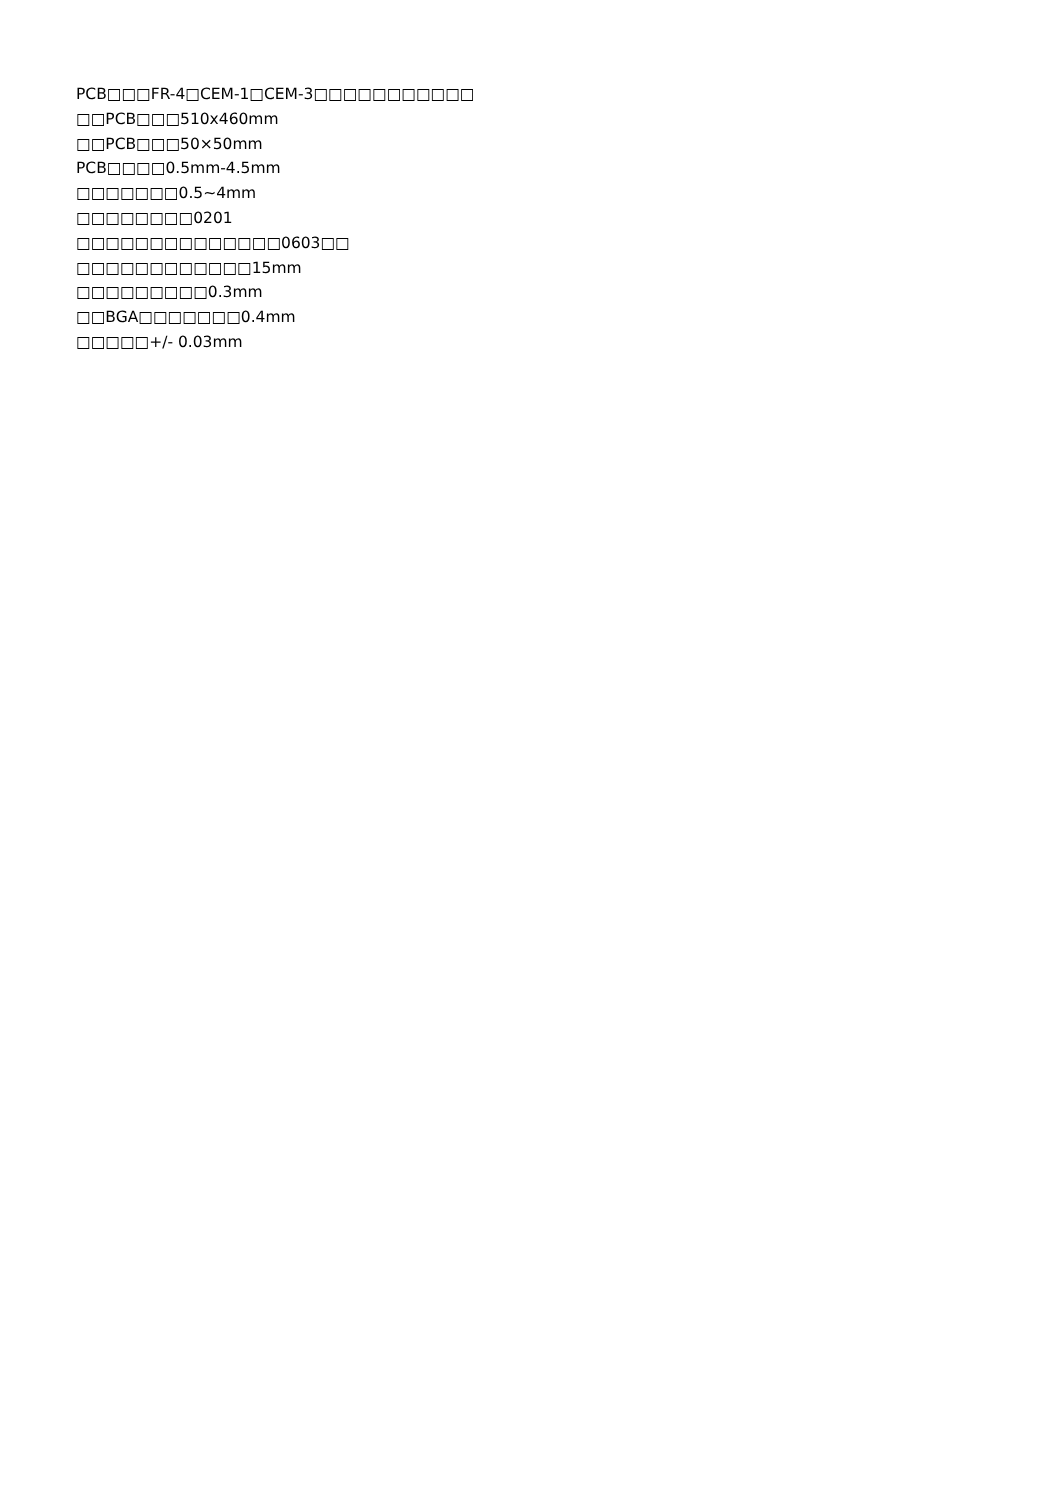PCB□□□FR-4□CEM-1□CEM-3□□□□□□□□□□□
□□PCB□□□510x460mm
□□PCB□□□50×50mm
PCB□□□□0.5mm-4.5mm
□□□□□□□0.5~4mm
□□□□□□□□0201
□□□□□□□□□□□□□□0603□□
□□□□□□□□□□□□15mm
□□□□□□□□□0.3mm
□□BGA□□□□□□□0.4mm
□□□□□+/- 0.03mm